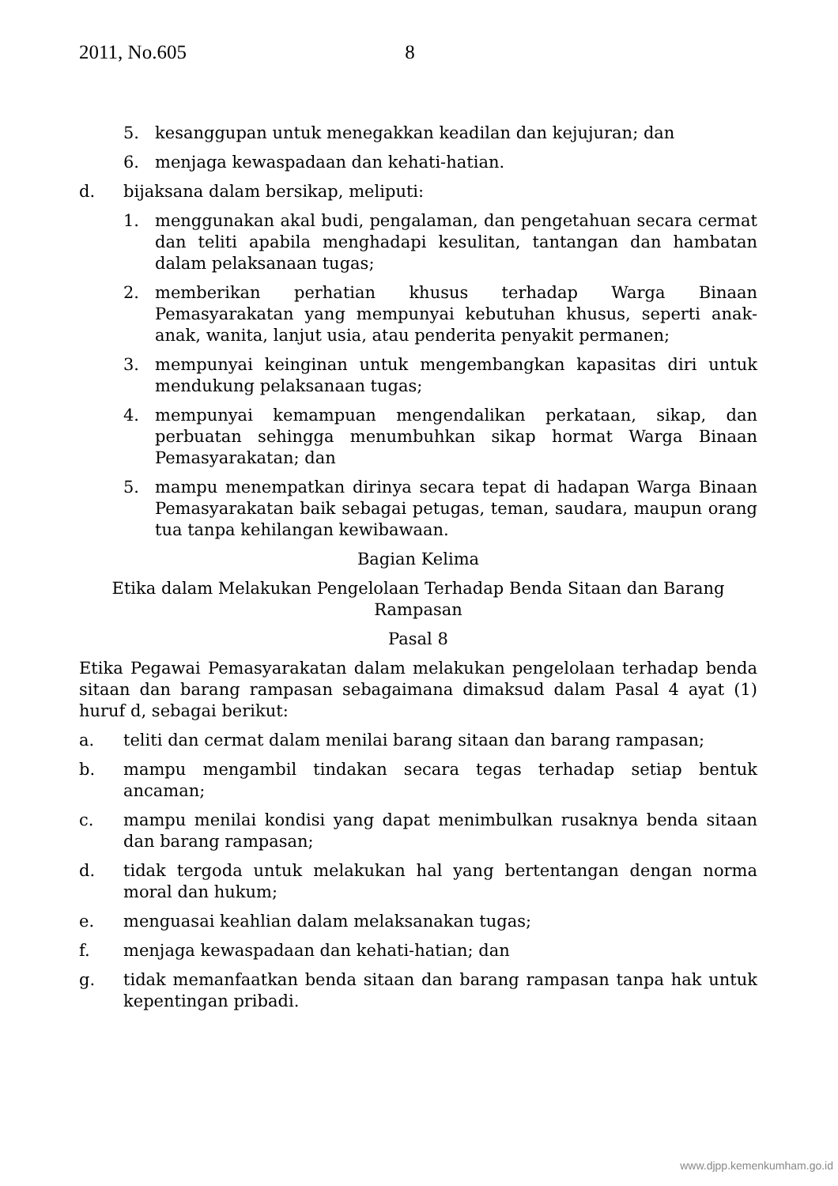2011, No.605 8
5. kesanggupan untuk menegakkan keadilan dan kejujuran; dan
6. menjaga kewaspadaan dan kehati-hatian.
d. bijaksana dalam bersikap, meliputi:
1. menggunakan akal budi, pengalaman, dan pengetahuan secara cermat dan teliti apabila menghadapi kesulitan, tantangan dan hambatan dalam pelaksanaan tugas;
2. memberikan perhatian khusus terhadap Warga Binaan Pemasyarakatan yang mempunyai kebutuhan khusus, seperti anak-anak, wanita, lanjut usia, atau penderita penyakit permanen;
3. mempunyai keinginan untuk mengembangkan kapasitas diri untuk mendukung pelaksanaan tugas;
4. mempunyai kemampuan mengendalikan perkataan, sikap, dan perbuatan sehingga menumbuhkan sikap hormat Warga Binaan Pemasyarakatan; dan
5. mampu menempatkan dirinya secara tepat di hadapan Warga Binaan Pemasyarakatan baik sebagai petugas, teman, saudara, maupun orang tua tanpa kehilangan kewibawaan.
Bagian Kelima
Etika dalam Melakukan Pengelolaan Terhadap Benda Sitaan dan Barang Rampasan
Pasal 8
Etika Pegawai Pemasyarakatan dalam melakukan pengelolaan terhadap benda sitaan dan barang rampasan sebagaimana dimaksud dalam Pasal 4 ayat (1) huruf d, sebagai berikut:
a. teliti dan cermat dalam menilai barang sitaan dan barang rampasan;
b. mampu mengambil tindakan secara tegas terhadap setiap bentuk ancaman;
c. mampu menilai kondisi yang dapat menimbulkan rusaknya benda sitaan dan barang rampasan;
d. tidak tergoda untuk melakukan hal yang bertentangan dengan norma moral dan hukum;
e. menguasai keahlian dalam melaksanakan tugas;
f. menjaga kewaspadaan dan kehati-hatian; dan
g. tidak memanfaatkan benda sitaan dan barang rampasan tanpa hak untuk kepentingan pribadi.
www.djpp.kemenkumham.go.id